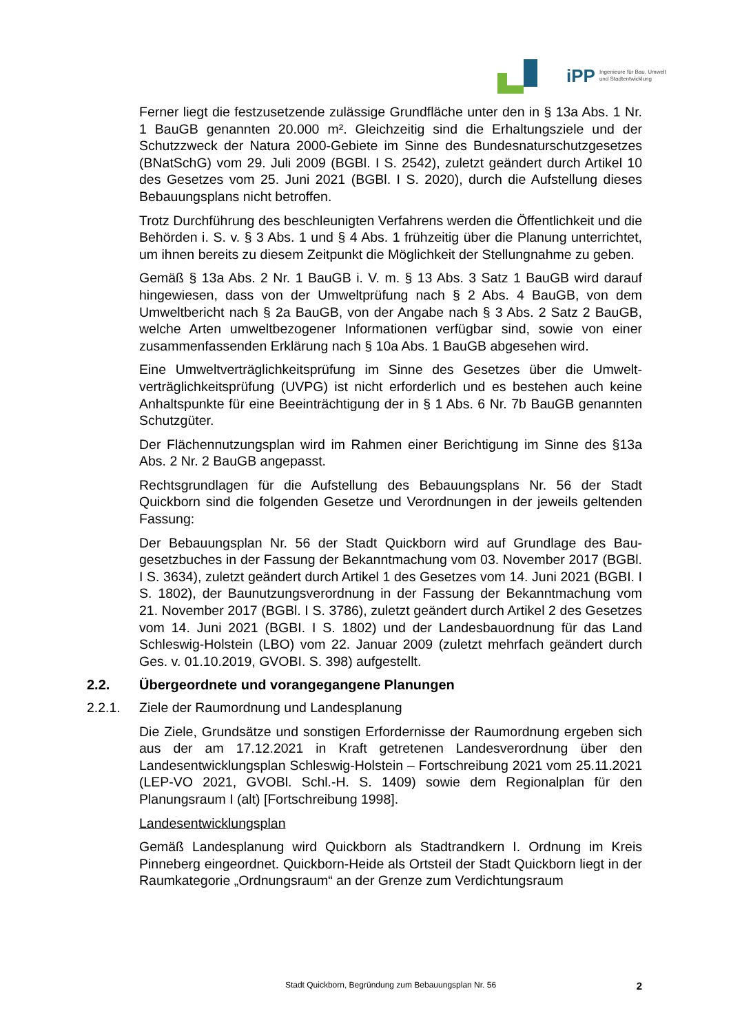iPP Ingenieure für Bau, Umwelt
und Stadtentwicklung
Ferner liegt die festzusetzende zulässige Grundfläche unter den in § 13a Abs. 1 Nr. 1 BauGB genannten 20.000 m². Gleichzeitig sind die Erhaltungsziele und der Schutzzweck der Natura 2000-Gebiete im Sinne des Bundesnaturschutz­gesetzes (BNatSchG) vom 29. Juli 2009 (BGBl. I S. 2542), zuletzt geändert durch Artikel 10 des Gesetzes vom 25. Juni 2021 (BGBl. I S. 2020), durch die Aufstellung dieses Bebauungsplans nicht betroffen.
Trotz Durchführung des beschleunigten Verfahrens werden die Öffentlichkeit und die Behörden i. S. v. § 3 Abs. 1 und § 4 Abs. 1 frühzeitig über die Planung unterrichtet, um ihnen bereits zu diesem Zeitpunkt die Möglichkeit der Stel­lungnahme zu geben.
Gemäß § 13a Abs. 2 Nr. 1 BauGB i. V. m. § 13 Abs. 3 Satz 1 BauGB wird darauf hingewiesen, dass von der Umweltprüfung nach § 2 Abs. 4 BauGB, von dem Umweltbericht nach § 2a BauGB, von der Angabe nach § 3 Abs. 2 Satz 2 BauGB, welche Arten umweltbezogener Informationen verfügbar sind, sowie von einer zusammenfassenden Erklärung nach § 10a Abs. 1 BauGB abgese­hen wird.
Eine Umweltverträglichkeitsprüfung im Sinne des Gesetzes über die Umwelt­verträglichkeitsprüfung (UVPG) ist nicht erforderlich und es bestehen auch keine Anhaltspunkte für eine Beeinträchtigung der in § 1 Abs. 6 Nr. 7b BauGB genannten Schutzgüter.
Der Flächennutzungsplan wird im Rahmen einer Berichtigung im Sinne des §13a Abs. 2 Nr. 2 BauGB angepasst.
Rechtsgrundlagen für die Aufstellung des Bebauungsplans Nr. 56 der Stadt Quickborn sind die folgenden Gesetze und Verordnungen in der jeweils gel­tenden Fassung:
Der Bebauungsplan Nr. 56 der Stadt Quickborn wird auf Grundlage des Bau­gesetzbuches in der Fassung der Bekanntmachung vom 03. November 2017 (BGBl. I S. 3634), zuletzt geändert durch Artikel 1 des Gesetzes vom 14. Juni 2021 (BGBI. I S. 1802), der Baunutzungsverordnung in der Fassung der Be­kanntmachung vom 21. November 2017 (BGBl. I S. 3786), zuletzt geändert durch Artikel 2 des Gesetzes vom 14. Juni 2021 (BGBI. I S. 1802) und der Landesbauordnung für das Land Schleswig-Holstein (LBO) vom 22. Januar 2009 (zuletzt mehrfach geändert durch Ges. v. 01.10.2019, GVOBI. S. 398) aufgestellt.
2.2. Übergeordnete und vorangegangene Planungen
2.2.1. Ziele der Raumordnung und Landesplanung
Die Ziele, Grundsätze und sonstigen Erfordernisse der Raumordnung ergeben sich aus der am 17.12.2021 in Kraft getretenen Landesverordnung über den Landesentwicklungsplan Schleswig-Holstein – Fortschreibung 2021 vom 25.11.2021 (LEP-VO 2021, GVOBl. Schl.-H. S. 1409) sowie dem Regionalplan für den Planungsraum I (alt) [Fortschreibung 1998].
Landesentwicklungsplan
Gemäß Landesplanung wird Quickborn als Stadtrandkern I. Ordnung im Kreis Pinneberg eingeordnet. Quickborn-Heide als Ortsteil der Stadt Quickborn liegt in der Raumkategorie „Ordnungsraum“ an der Grenze zum Verdichtungsraum
Stadt Quickborn, Begründung zum Bebauungsplan Nr. 56
2